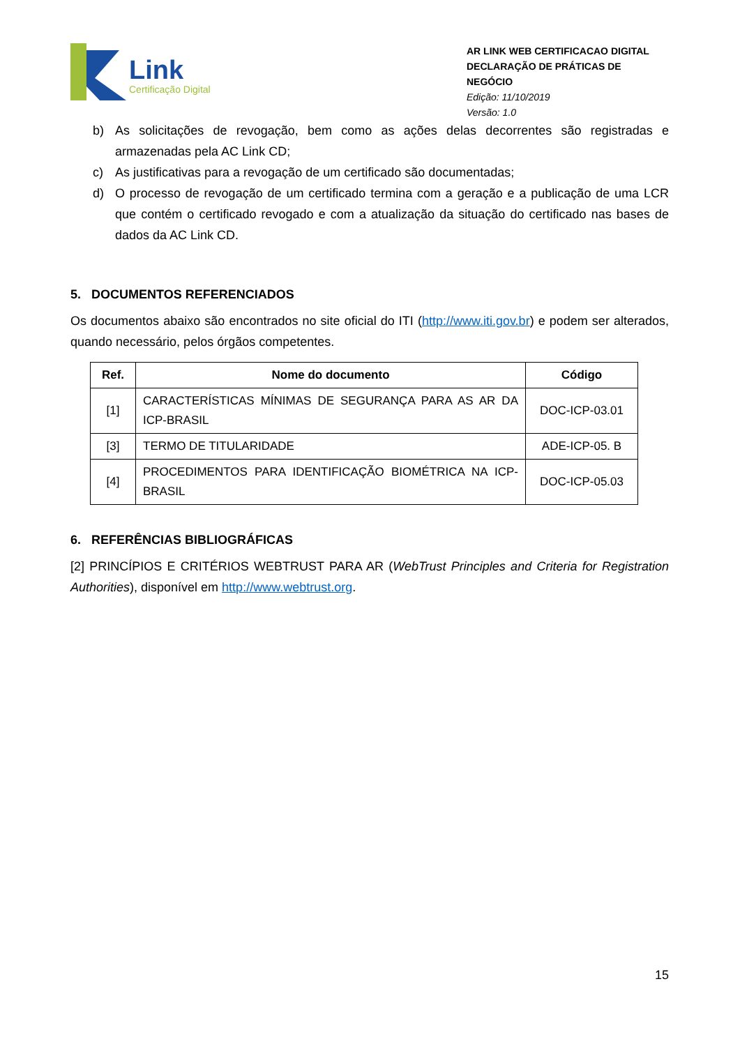Link
Certificação Digital
AR LINK WEB CERTIFICACAO DIGITAL
DECLARAÇÃO DE PRÁTICAS DE NEGÓCIO
Edição: 11/10/2019
Versão: 1.0
b) As solicitações de revogação, bem como as ações delas decorrentes são registradas e armazenadas pela AC Link CD;
c) As justificativas para a revogação de um certificado são documentadas;
d) O processo de revogação de um certificado termina com a geração e a publicação de uma LCR que contém o certificado revogado e com a atualização da situação do certificado nas bases de dados da AC Link CD.
5. DOCUMENTOS REFERENCIADOS
Os documentos abaixo são encontrados no site oficial do ITI (http://www.iti.gov.br) e podem ser alterados, quando necessário, pelos órgãos competentes.
| Ref. | Nome do documento | Código |
| --- | --- | --- |
| [1] | CARACTERÍSTICAS MÍNIMAS DE SEGURANÇA PARA AS AR DA ICP-BRASIL | DOC-ICP-03.01 |
| [3] | TERMO DE TITULARIDADE | ADE-ICP-05. B |
| [4] | PROCEDIMENTOS PARA IDENTIFICAÇÃO BIOMÉTRICA NA ICP-BRASIL | DOC-ICP-05.03 |
6. REFERÊNCIAS BIBLIOGRÁFICAS
[2] PRINCÍPIOS E CRITÉRIOS WEBTRUST PARA AR (WebTrust Principles and Criteria for Registration Authorities), disponível em http://www.webtrust.org.
15